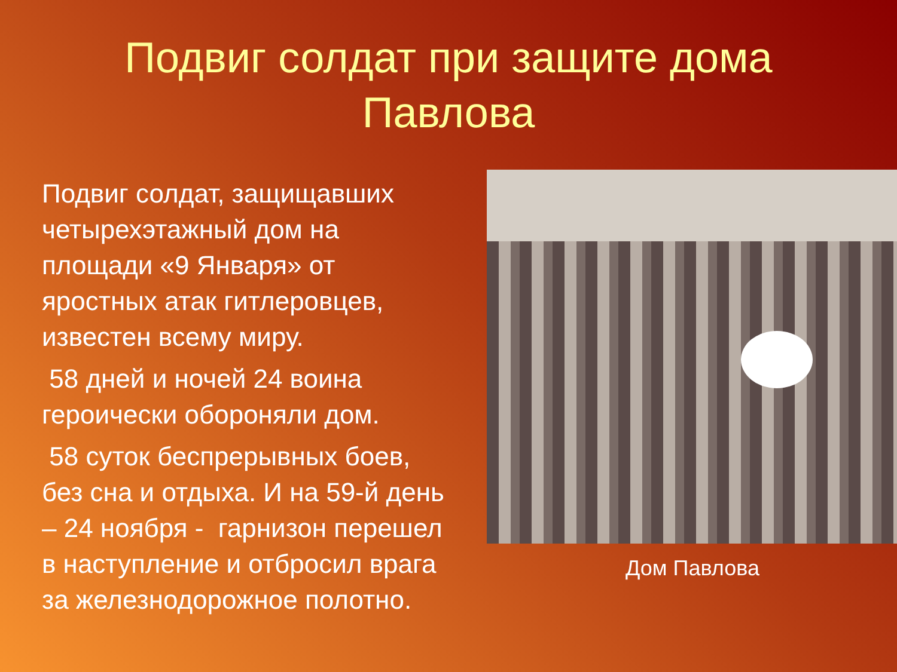Подвиг солдат при защите дома
Павлова
Подвиг солдат, защищавших четырехэтажный дом на площади «9 Января» от яростных атак гитлеровцев, известен всему миру.
58 дней и ночей 24 воина героически обороняли дом.
58 суток беспрерывных боев, без сна и отдыха. И на 59-й день – 24 ноября - гарнизон перешел в наступление и отбросил врага за железнодорожное полотно.
Дом Павлова